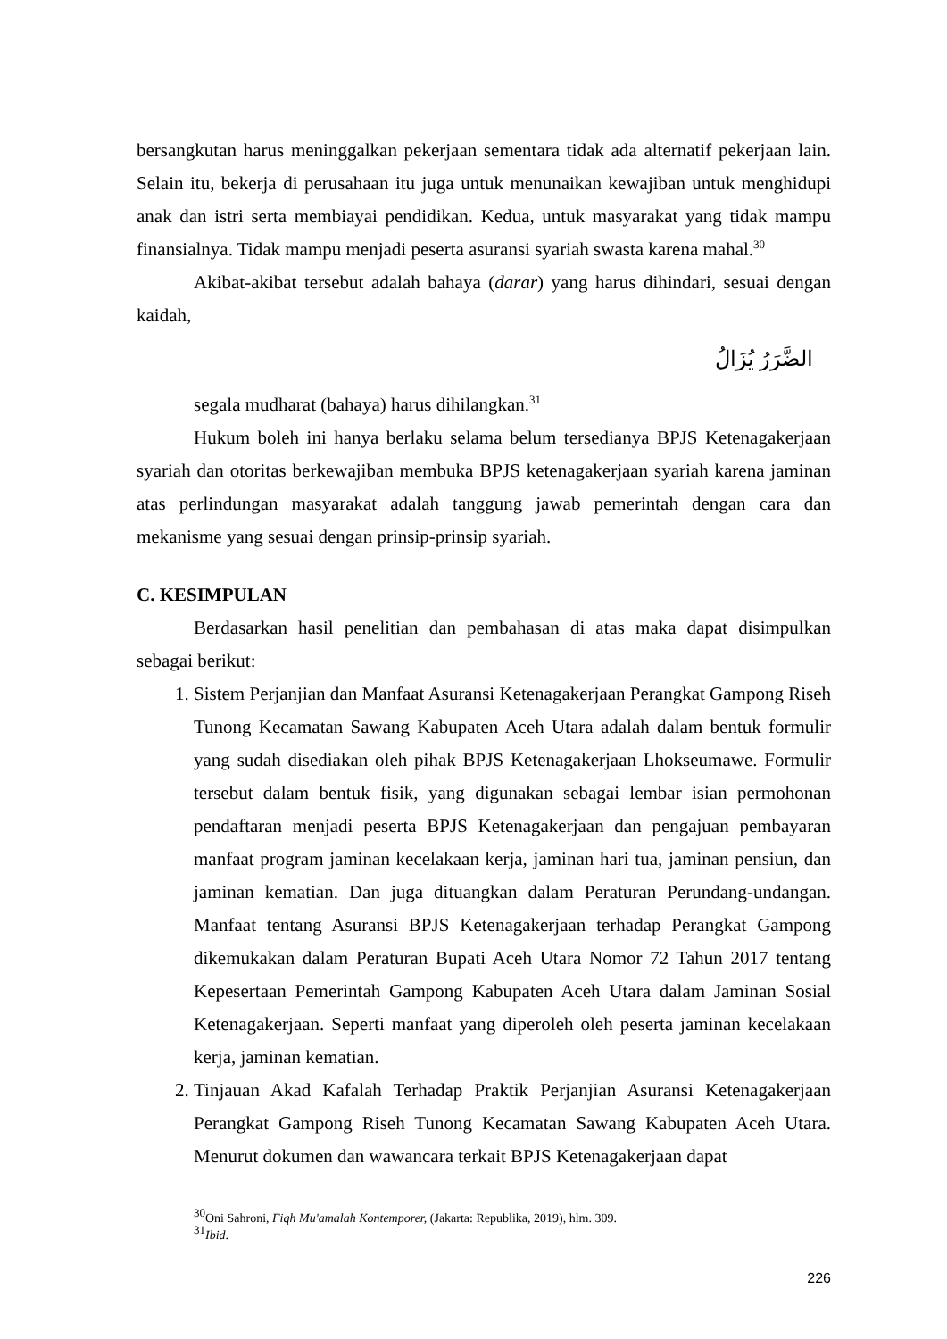bersangkutan harus meninggalkan pekerjaan sementara tidak ada alternatif pekerjaan lain. Selain itu, bekerja di perusahaan itu juga untuk menunaikan kewajiban untuk menghidupi anak dan istri serta membiayai pendidikan. Kedua, untuk masyarakat yang tidak mampu finansialnya. Tidak mampu menjadi peserta asuransi syariah swasta karena mahal.<sup>30</sup>
Akibat-akibat tersebut adalah bahaya (darar) yang harus dihindari, sesuai dengan kaidah,
الضَّرَرُ يُزَالُ
segala mudharat (bahaya) harus dihilangkan.<sup>31</sup>
Hukum boleh ini hanya berlaku selama belum tersedianya BPJS Ketenagakerjaan syariah dan otoritas berkewajiban membuka BPJS ketenagakerjaan syariah karena jaminan atas perlindungan masyarakat adalah tanggung jawab pemerintah dengan cara dan mekanisme yang sesuai dengan prinsip-prinsip syariah.
C. KESIMPULAN
Berdasarkan hasil penelitian dan pembahasan di atas maka dapat disimpulkan sebagai berikut:
1. Sistem Perjanjian dan Manfaat Asuransi Ketenagakerjaan Perangkat Gampong Riseh Tunong Kecamatan Sawang Kabupaten Aceh Utara adalah dalam bentuk formulir yang sudah disediakan oleh pihak BPJS Ketenagakerjaan Lhokseumawe. Formulir tersebut dalam bentuk fisik, yang digunakan sebagai lembar isian permohonan pendaftaran menjadi peserta BPJS Ketenagakerjaan dan pengajuan pembayaran manfaat program jaminan kecelakaan kerja, jaminan hari tua, jaminan pensiun, dan jaminan kematian. Dan juga dituangkan dalam Peraturan Perundang-undangan. Manfaat tentang Asuransi BPJS Ketenagakerjaan terhadap Perangkat Gampong dikemukakan dalam Peraturan Bupati Aceh Utara Nomor 72 Tahun 2017 tentang Kepesertaan Pemerintah Gampong Kabupaten Aceh Utara dalam Jaminan Sosial Ketenagakerjaan. Seperti manfaat yang diperoleh oleh peserta jaminan kecelakaan kerja, jaminan kematian.
2. Tinjauan Akad Kafalah Terhadap Praktik Perjanjian Asuransi Ketenagakerjaan Perangkat Gampong Riseh Tunong Kecamatan Sawang Kabupaten Aceh Utara. Menurut dokumen dan wawancara terkait BPJS Ketenagakerjaan dapat
<sup>30</sup> Oni Sahroni, Fiqh Mu'amalah Kontemporer, (Jakarta: Republika, 2019), hlm. 309.
<sup>31</sup> Ibid.
226